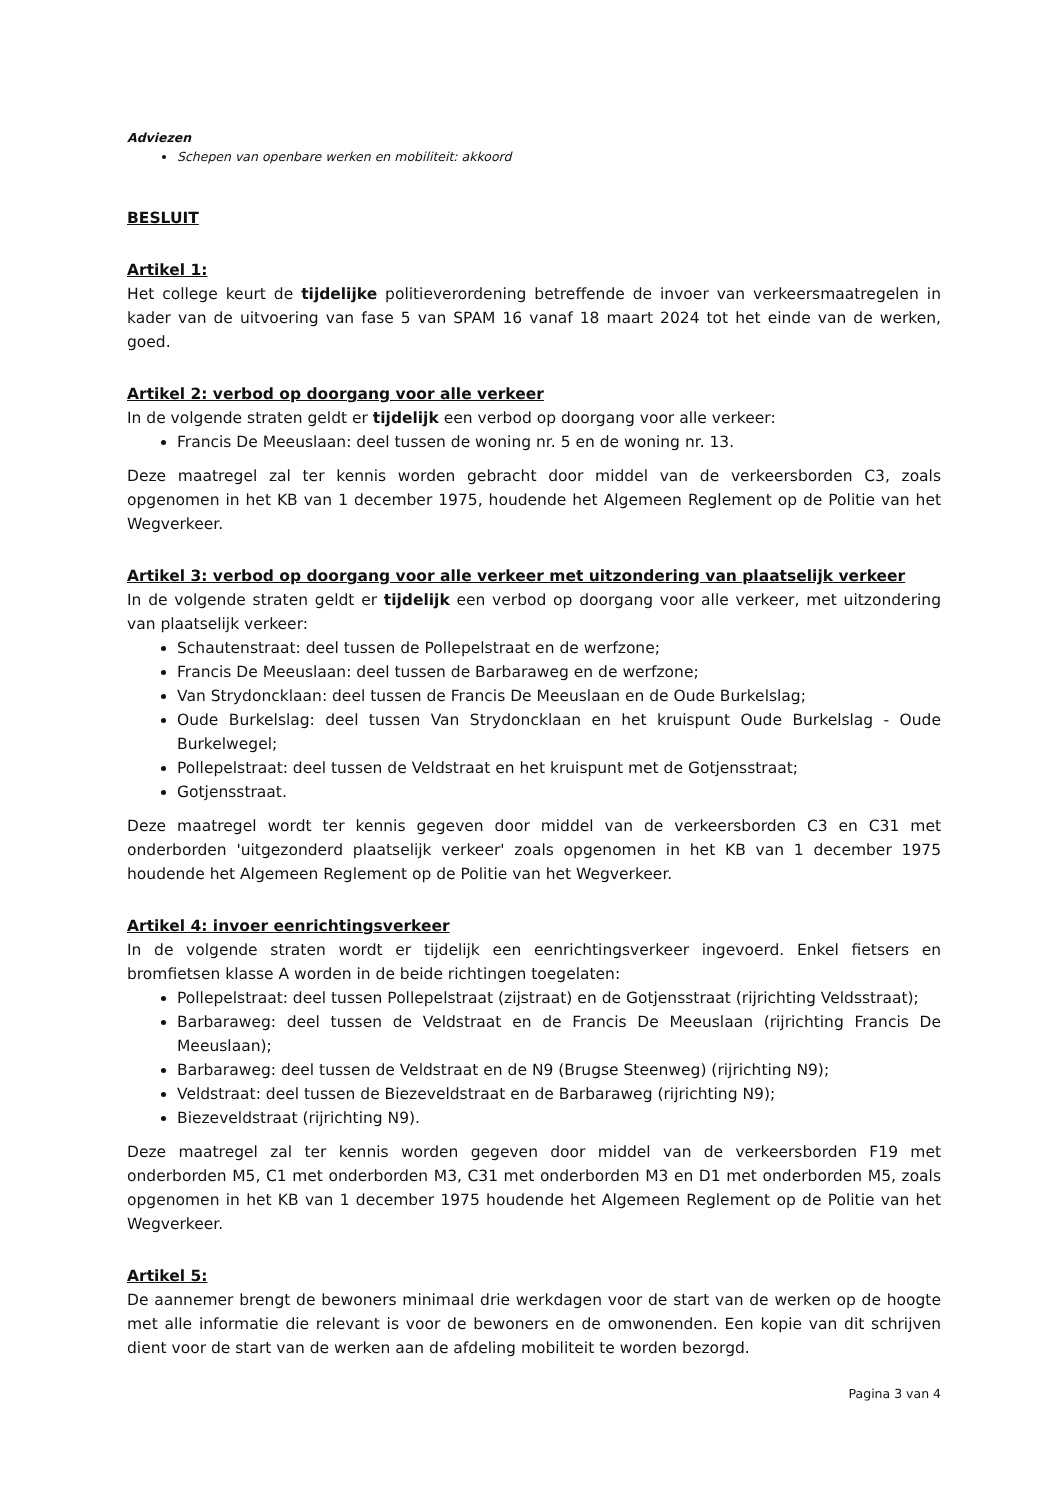Adviezen
Schepen van openbare werken en mobiliteit: akkoord
BESLUIT
Artikel 1:
Het college keurt de tijdelijke politieverordening betreffende de invoer van verkeersmaatregelen in kader van de uitvoering van fase 5 van SPAM 16 vanaf 18 maart 2024 tot het einde van de werken, goed.
Artikel 2: verbod op doorgang voor alle verkeer
In de volgende straten geldt er tijdelijk een verbod op doorgang voor alle verkeer:
Francis De Meeuslaan: deel tussen de woning nr. 5 en de woning nr. 13.
Deze maatregel zal ter kennis worden gebracht door middel van de verkeersborden C3, zoals opgenomen in het KB van 1 december 1975, houdende het Algemeen Reglement op de Politie van het Wegverkeer.
Artikel 3: verbod op doorgang voor alle verkeer met uitzondering van plaatselijk verkeer
In de volgende straten geldt er tijdelijk een verbod op doorgang voor alle verkeer, met uitzondering van plaatselijk verkeer:
Schautenstraat: deel tussen de Pollepelstraat en de werfzone;
Francis De Meeuslaan: deel tussen de Barbaraweg en de werfzone;
Van Strydoncklaan: deel tussen de Francis De Meeuslaan en de Oude Burkelslag;
Oude Burkelslag: deel tussen Van Strydoncklaan en het kruispunt Oude Burkelslag - Oude Burkelwegel;
Pollepelstraat: deel tussen de Veldstraat en het kruispunt met de Gotjensstraat;
Gotjensstraat.
Deze maatregel wordt ter kennis gegeven door middel van de verkeersborden C3 en C31 met onderborden 'uitgezonderd plaatselijk verkeer' zoals opgenomen in het KB van 1 december 1975 houdende het Algemeen Reglement op de Politie van het Wegverkeer.
Artikel 4: invoer eenrichtingsverkeer
In de volgende straten wordt er tijdelijk een eenrichtingsverkeer ingevoerd. Enkel fietsers en bromfietsen klasse A worden in de beide richtingen toegelaten:
Pollepelstraat: deel tussen Pollepelstraat (zijstraat) en de Gotjensstraat (rijrichting Veldsstraat);
Barbaraweg: deel tussen de Veldstraat en de Francis De Meeuslaan (rijrichting Francis De Meeuslaan);
Barbaraweg: deel tussen de Veldstraat en de N9 (Brugse Steenweg) (rijrichting N9);
Veldstraat: deel tussen de Biezeveldstraat en de Barbaraweg (rijrichting N9);
Biezeveldstraat (rijrichting N9).
Deze maatregel zal ter kennis worden gegeven door middel van de verkeersborden F19 met onderborden M5, C1 met onderborden M3, C31 met onderborden M3 en D1 met onderborden M5, zoals opgenomen in het KB van 1 december 1975 houdende het Algemeen Reglement op de Politie van het Wegverkeer.
Artikel 5:
De aannemer brengt de bewoners minimaal drie werkdagen voor de start van de werken op de hoogte met alle informatie die relevant is voor de bewoners en de omwonenden. Een kopie van dit schrijven dient voor de start van de werken aan de afdeling mobiliteit te worden bezorgd.
Pagina 3 van 4